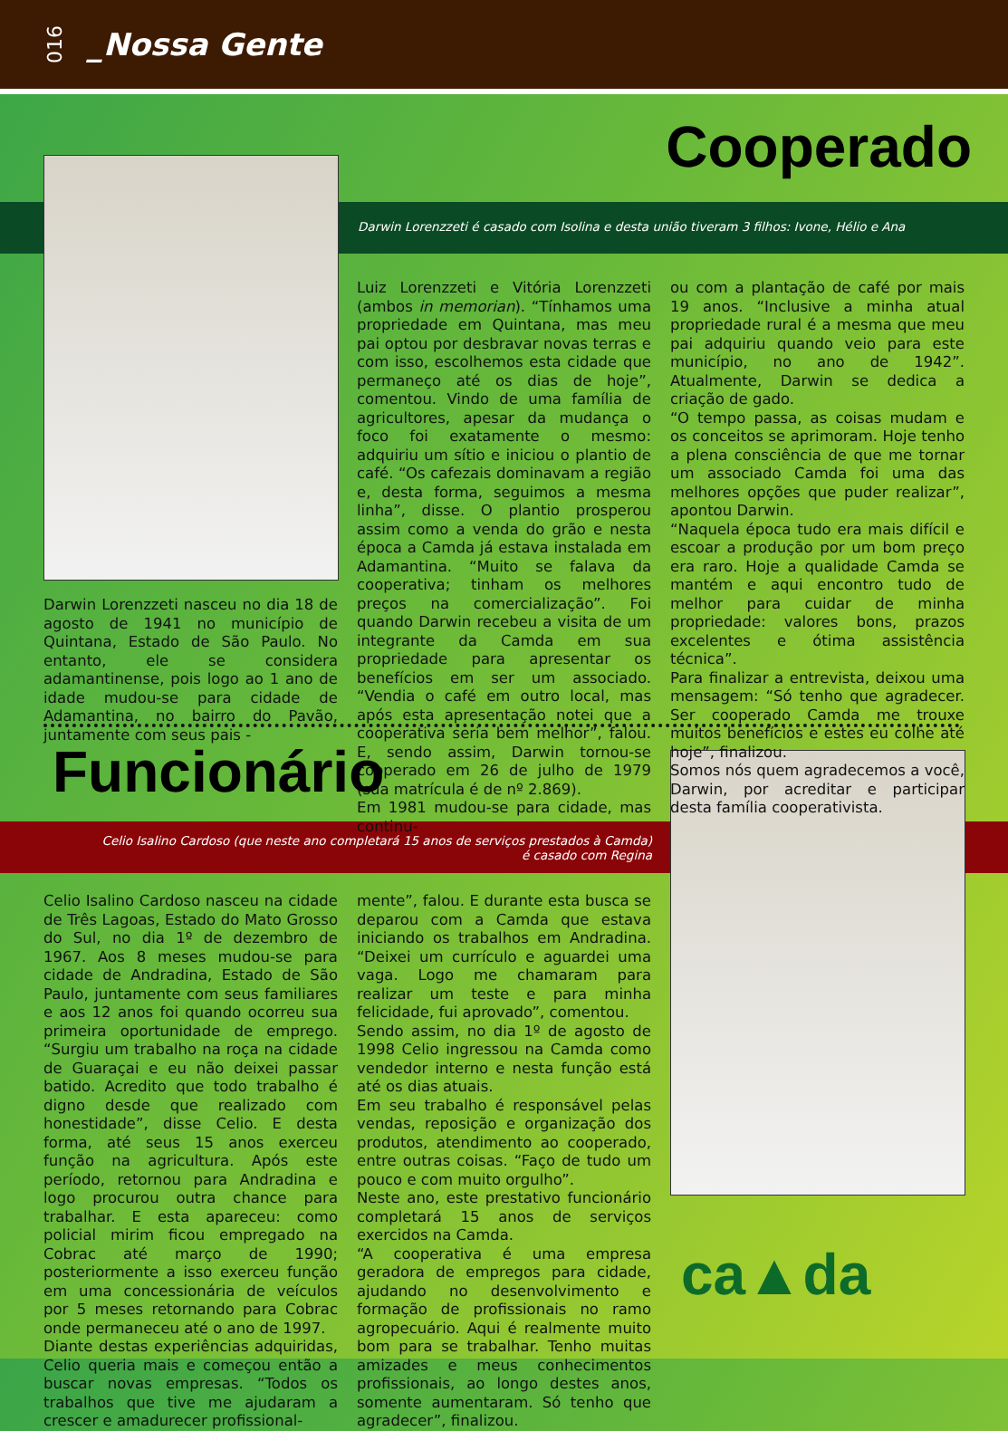016
_Nossa Gente
Cooperado
Darwin Lorenzzeti é casado com Isolina e desta união tiveram 3 filhos: Ivone, Hélio e Ana
Darwin Lorenzzeti nasceu no dia 18 de agosto de 1941 no município de Quintana, Estado de São Paulo. No entanto, ele se considera adamantinense, pois logo ao 1 ano de idade mudou-se para cidade de Adamantina, no bairro do Pavão, juntamente com seus pais -
Luiz Lorenzzeti e Vitória Lorenzzeti (ambos in memorian). “Tínhamos uma propriedade em Quintana, mas meu pai optou por desbravar novas terras e com isso, escolhemos esta cidade que permaneço até os dias de hoje”, comentou. Vindo de uma família de agricultores, apesar da mudança o foco foi exatamente o mesmo: adquiriu um sítio e iniciou o plantio de café. “Os cafezais dominavam a região e, desta forma, seguimos a mesma linha”, disse. O plantio prosperou assim como a venda do grão e nesta época a Camda já estava instalada em Adamantina. “Muito se falava da cooperativa; tinham os melhores preços na comercialização”. Foi quando Darwin recebeu a visita de um integrante da Camda em sua propriedade para apresentar os benefícios em ser um associado. “Vendia o café em outro local, mas após esta apresentação notei que a cooperativa seria bem melhor”, falou. E, sendo assim, Darwin tornou-se cooperado em 26 de julho de 1979 (sua matrícula é de nº 2.869).
Em 1981 mudou-se para cidade, mas continu-
ou com a plantação de café por mais 19 anos. “Inclusive a minha atual propriedade rural é a mesma que meu pai adquiriu quando veio para este município, no ano de 1942”. Atualmente, Darwin se dedica a criação de gado.
“O tempo passa, as coisas mudam e os conceitos se aprimoram. Hoje tenho a plena consciência de que me tornar um associado Camda foi uma das melhores opções que puder realizar”, apontou Darwin.
“Naquela época tudo era mais difícil e escoar a produção por um bom preço era raro. Hoje a qualidade Camda se mantém e aqui encontro tudo de melhor para cuidar de minha propriedade: valores bons, prazos excelentes e ótima assistência técnica”.
Para finalizar a entrevista, deixou uma mensagem: “Só tenho que agradecer. Ser cooperado Camda me trouxe muitos benefícios e estes eu colhe até hoje”, finalizou.
Somos nós quem agradecemos a você, Darwin, por acreditar e participar desta família cooperativista.
Funcionário
Celio Isalino Cardoso (que neste ano completará 15 anos de serviços prestados à Camda)
é casado com Regina
Celio Isalino Cardoso nasceu na cidade de Três Lagoas, Estado do Mato Grosso do Sul, no dia 1º de dezembro de 1967. Aos 8 meses mudou-se para cidade de Andradina, Estado de São Paulo, juntamente com seus familiares e aos 12 anos foi quando ocorreu sua primeira oportunidade de emprego. “Surgiu um trabalho na roça na cidade de Guaraçai e eu não deixei passar batido. Acredito que todo trabalho é digno desde que realizado com honestidade”, disse Celio. E desta forma, até seus 15 anos exerceu função na agricultura. Após este período, retornou para Andradina e logo procurou outra chance para trabalhar. E esta apareceu: como policial mirim ficou empregado na Cobrac até março de 1990; posteriormente a isso exerceu função em uma concessionária de veículos por 5 meses retornando para Cobrac onde permaneceu até o ano de 1997.
Diante destas experiências adquiridas, Celio queria mais e começou então a buscar novas empresas. “Todos os trabalhos que tive me ajudaram a crescer e amadurecer profissional-
mente”, falou. E durante esta busca se deparou com a Camda que estava iniciando os trabalhos em Andradina. “Deixei um currículo e aguardei uma vaga. Logo me chamaram para realizar um teste e para minha felicidade, fui aprovado”, comentou.
Sendo assim, no dia 1º de agosto de 1998 Celio ingressou na Camda como vendedor interno e nesta função está até os dias atuais.
Em seu trabalho é responsável pelas vendas, reposição e organização dos produtos, atendimento ao cooperado, entre outras coisas. “Faço de tudo um pouco e com muito orgulho”.
Neste ano, este prestativo funcionário completará 15 anos de serviços exercidos na Camda.
“A cooperativa é uma empresa geradora de empregos para cidade, ajudando no desenvolvimento e formação de profissionais no ramo agropecuário. Aqui é realmente muito bom para se trabalhar. Tenho muitas amizades e meus conhecimentos profissionais, ao longo destes anos, somente aumentaram. Só tenho que agradecer”, finalizou.
ca▲da